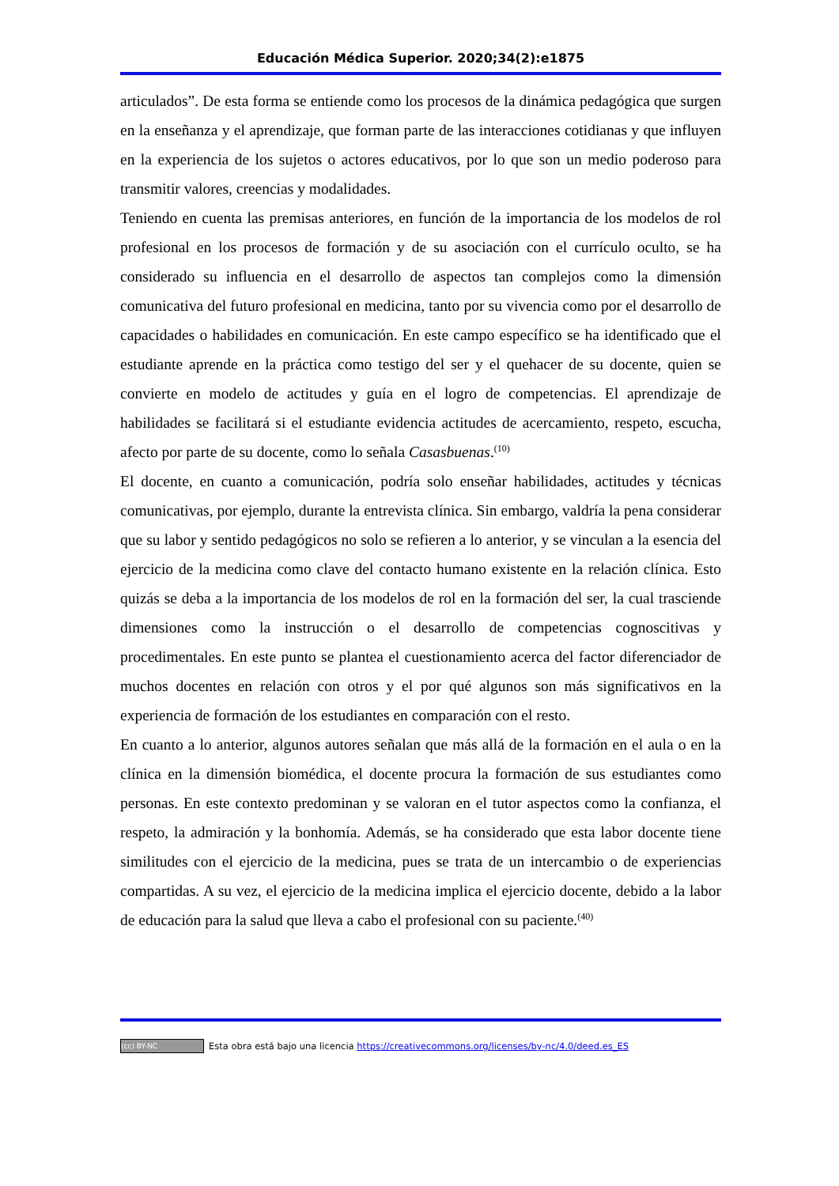Educación Médica Superior. 2020;34(2):e1875
articulados”. De esta forma se entiende como los procesos de la dinámica pedagógica que surgen en la enseñanza y el aprendizaje, que forman parte de las interacciones cotidianas y que influyen en la experiencia de los sujetos o actores educativos, por lo que son un medio poderoso para transmitir valores, creencias y modalidades.
Teniendo en cuenta las premisas anteriores, en función de la importancia de los modelos de rol profesional en los procesos de formación y de su asociación con el currículo oculto, se ha considerado su influencia en el desarrollo de aspectos tan complejos como la dimensión comunicativa del futuro profesional en medicina, tanto por su vivencia como por el desarrollo de capacidades o habilidades en comunicación. En este campo específico se ha identificado que el estudiante aprende en la práctica como testigo del ser y el quehacer de su docente, quien se convierte en modelo de actitudes y guía en el logro de competencias. El aprendizaje de habilidades se facilitará si el estudiante evidencia actitudes de acercamiento, respeto, escucha, afecto por parte de su docente, como lo señala Casasbuenas.<sup>(10)</sup>
El docente, en cuanto a comunicación, podría solo enseñar habilidades, actitudes y técnicas comunicativas, por ejemplo, durante la entrevista clínica. Sin embargo, valdría la pena considerar que su labor y sentido pedagógicos no solo se refieren a lo anterior, y se vinculan a la esencia del ejercicio de la medicina como clave del contacto humano existente en la relación clínica. Esto quizás se deba a la importancia de los modelos de rol en la formación del ser, la cual trasciende dimensiones como la instrucción o el desarrollo de competencias cognoscitivas y procedimentales. En este punto se plantea el cuestionamiento acerca del factor diferenciador de muchos docentes en relación con otros y el por qué algunos son más significativos en la experiencia de formación de los estudiantes en comparación con el resto.
En cuanto a lo anterior, algunos autores señalan que más allá de la formación en el aula o en la clínica en la dimensión biomédica, el docente procura la formación de sus estudiantes como personas. En este contexto predominan y se valoran en el tutor aspectos como la confianza, el respeto, la admiración y la bonhomía. Además, se ha considerado que esta labor docente tiene similitudes con el ejercicio de la medicina, pues se trata de un intercambio o de experiencias compartidas. A su vez, el ejercicio de la medicina implica el ejercicio docente, debido a la labor de educación para la salud que lleva a cabo el profesional con su paciente.<sup>(40)</sup>
(cc) BY-NC Esta obra está bajo una licencia https://creativecommons.org/licenses/by-nc/4.0/deed.es_ES